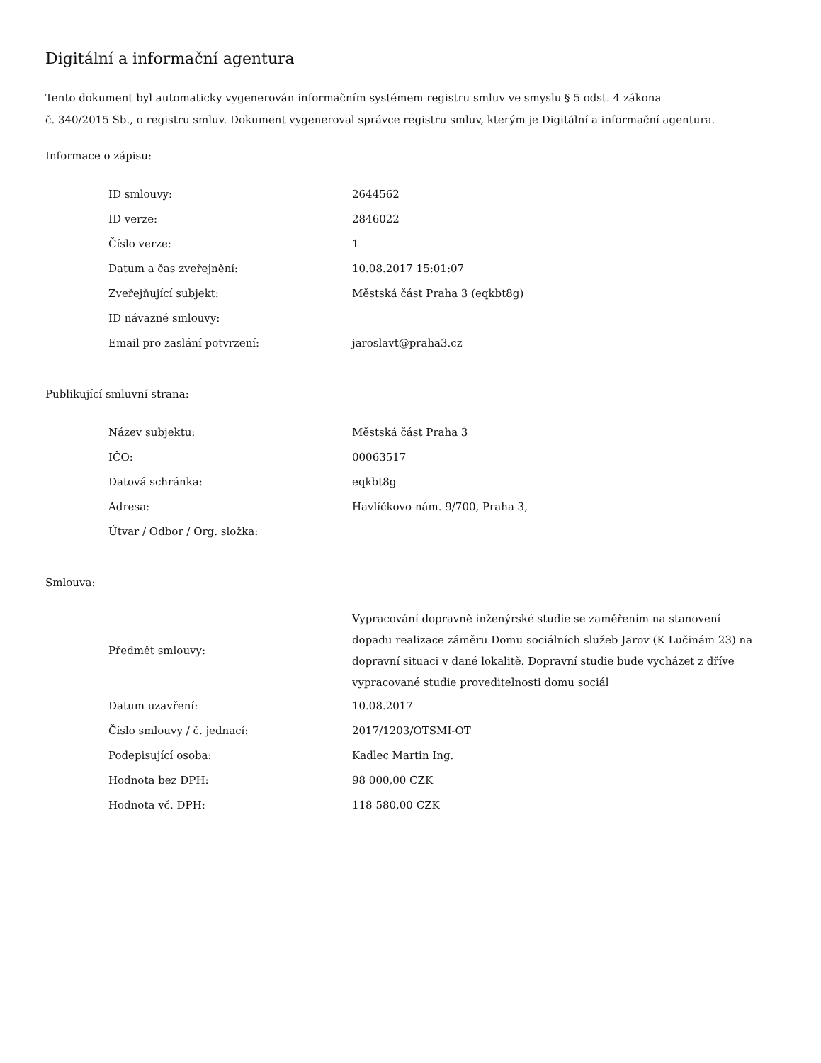Digitální a informační agentura
Tento dokument byl automaticky vygenerován informačním systémem registru smluv ve smyslu § 5 odst. 4 zákona
č. 340/2015 Sb., o registru smluv. Dokument vygeneroval správce registru smluv, kterým je Digitální a informační agentura.
Informace o zápisu:
| ID smlouvy: | 2644562 |
| ID verze: | 2846022 |
| Číslo verze: | 1 |
| Datum a čas zveřejnění: | 10.08.2017 15:01:07 |
| Zveřejňující subjekt: | Městská část Praha 3 (eqkbt8g) |
| ID návazné smlouvy: | |
| Email pro zaslání potvrzení: | jaroslavt@praha3.cz |
Publikující smluvní strana:
| Název subjektu: | Městská část Praha 3 |
| IČO: | 00063517 |
| Datová schránka: | eqkbt8g |
| Adresa: | Havlíčkovo nám. 9/700, Praha 3, |
| Útvar / Odbor / Org. složka: | |
Smlouva:
| Předmět smlouvy: | Vypracování dopravně inženýrské studie se zaměřením na stanovení dopadu realizace záměru Domu sociálních služeb Jarov (K Lučinám 23) na dopravní situaci v dané lokalitě. Dopravní studie bude vycházet z dříve vypracované studie proveditelnosti domu sociál |
| Datum uzavření: | 10.08.2017 |
| Číslo smlouvy / č. jednací: | 2017/1203/OTSMI-OT |
| Podepisující osoba: | Kadlec Martin Ing. |
| Hodnota bez DPH: | 98 000,00 CZK |
| Hodnota vč. DPH: | 118 580,00 CZK |